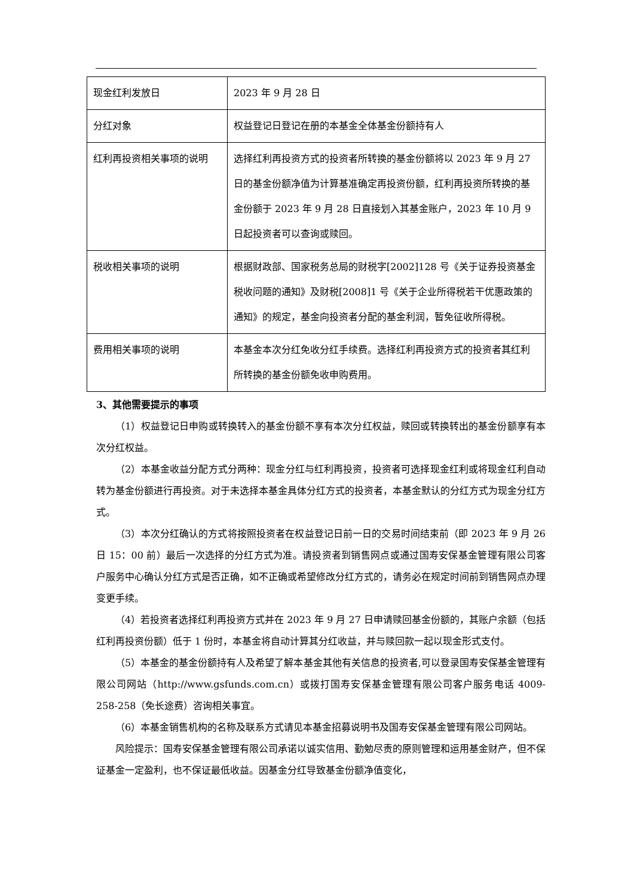| 现金红利发放日 | 2023 年 9 月 28 日 |
| 分红对象 | 权益登记日登记在册的本基金全体基金份额持有人 |
| 红利再投资相关事项的说明 | 选择红利再投资方式的投资者所转换的基金份额将以 2023 年 9 月 27 日的基金份额净值为计算基准确定再投资份额，红利再投资所转换的基金份额于 2023 年 9 月 28 日直接划入其基金账户，2023 年 10 月 9 日起投资者可以查询或赎回。 |
| 税收相关事项的说明 | 根据财政部、国家税务总局的财税字[2002]128 号《关于证券投资基金税收问题的通知》及财税[2008]1 号《关于企业所得税若干优惠政策的通知》的规定，基金向投资者分配的基金利润，暂免征收所得税。 |
| 费用相关事项的说明 | 本基金本次分红免收分红手续费。选择红利再投资方式的投资者其红利所转换的基金份额免收申购费用。 |
3、其他需要提示的事项
（1）权益登记日申购或转换转入的基金份额不享有本次分红权益，赎回或转换转出的基金份额享有本次分红权益。
（2）本基金收益分配方式分两种：现金分红与红利再投资，投资者可选择现金红利或将现金红利自动转为基金份额进行再投资。对于未选择本基金具体分红方式的投资者，本基金默认的分红方式为现金分红方式。
（3）本次分红确认的方式将按照投资者在权益登记日前一日的交易时间结束前（即 2023 年 9 月 26 日 15：00 前）最后一次选择的分红方式为准。请投资者到销售网点或通过国寿安保基金管理有限公司客户服务中心确认分红方式是否正确，如不正确或希望修改分红方式的，请务必在规定时间前到销售网点办理变更手续。
（4）若投资者选择红利再投资方式并在 2023 年 9 月 27 日申请赎回基金份额的，其账户余额（包括红利再投资份额）低于 1 份时，本基金将自动计算其分红收益，并与赎回款一起以现金形式支付。
（5）本基金的基金份额持有人及希望了解本基金其他有关信息的投资者,可以登录国寿安保基金管理有限公司网站（http://www.gsfunds.com.cn）或拨打国寿安保基金管理有限公司客户服务电话 4009-258-258（免长途费）咨询相关事宜。
（6）本基金销售机构的名称及联系方式请见本基金招募说明书及国寿安保基金管理有限公司网站。
风险提示：国寿安保基金管理有限公司承诺以诚实信用、勤勉尽责的原则管理和运用基金财产，但不保证基金一定盈利，也不保证最低收益。因基金分红导致基金份额净值变化，